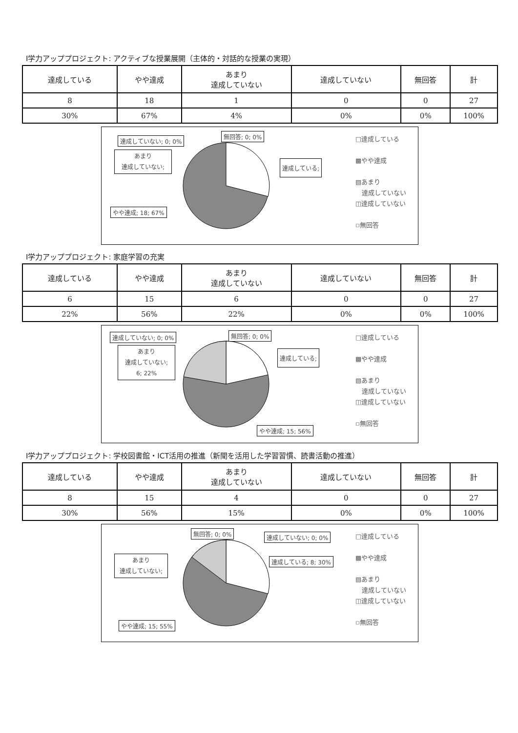Ⅰ学力アッププロジェクト: アクティブな授業展開（主体的・対話的な授業の実現）
| 達成している | やや達成 | あまり 達成していない | 達成していない | 無回答 | 計 |
| 8 | 18 | 1 | 0 | 0 | 27 |
| 30% | 67% | 4% | 0% | 0% | 100% |
達成していない; 0; 0%
無回答; 0; 0%
あまり
達成していない;
達成している;
やや達成; 18; 67%
□達成している
▩やや達成
▧あまり
　達成していない
◫達成していない
▫無回答
Ⅰ学力アッププロジェクト: 家庭学習の充実
| 達成している | やや達成 | あまり 達成していない | 達成していない | 無回答 | 計 |
| 6 | 15 | 6 | 0 | 0 | 27 |
| 22% | 56% | 22% | 0% | 0% | 100% |
達成していない; 0; 0% 無回答; 0; 0%
あまり
達成していない;
6; 22%
達成している;
やや達成; 15; 56%
□達成している
▩やや達成
▧あまり
　達成していない
◫達成していない
▫無回答
Ⅰ学力アッププロジェクト: 学校図書館・ICT活用の推進（新聞を活用した学習習慣、読書活動の推進）
| 達成している | やや達成 | あまり 達成していない | 達成していない | 無回答 | 計 |
| 8 | 15 | 4 | 0 | 0 | 27 |
| 30% | 56% | 15% | 0% | 0% | 100% |
無回答; 0; 0% 達成していない; 0; 0%
あまり
達成していない;
達成している; 8; 30%
やや達成; 15; 55%
□達成している
▩やや達成
▧あまり
　達成していない
◫達成していない
▫無回答